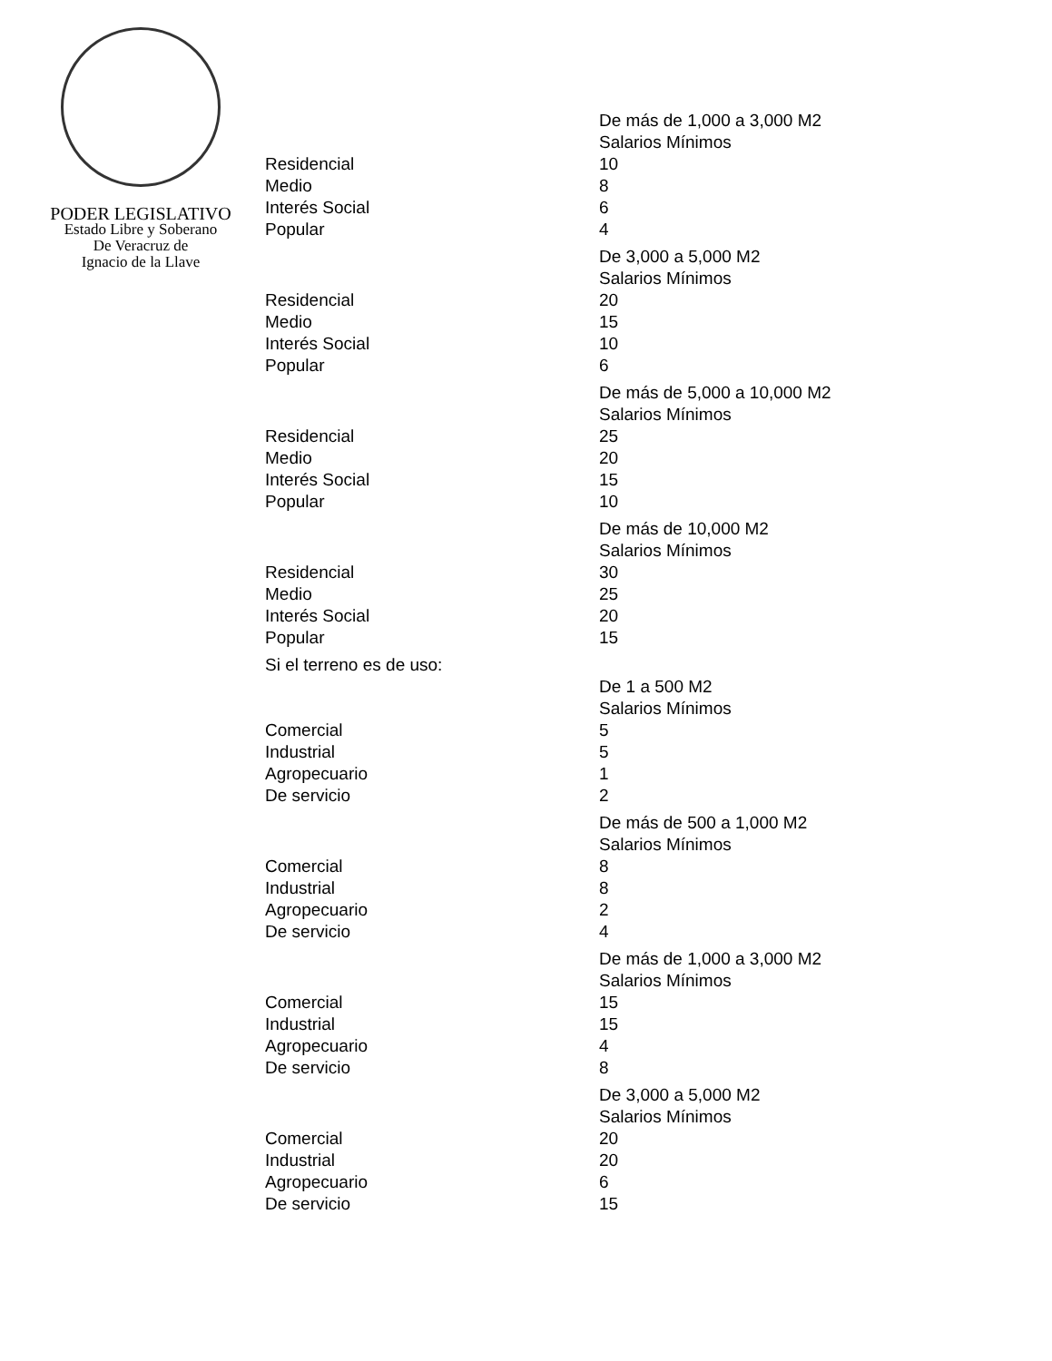PODER LEGISLATIVO
Estado Libre y Soberano
De Veracruz de
Ignacio de la Llave
| | De más de 1,000 a 3,000 M2 |
| | Salarios Mínimos |
| Residencial | 10 |
| Medio | 8 |
| Interés Social | 6 |
| Popular | 4 |
| | De 3,000 a 5,000 M2 |
| | Salarios Mínimos |
| Residencial | 20 |
| Medio | 15 |
| Interés Social | 10 |
| Popular | 6 |
| | De más de 5,000 a 10,000 M2 |
| | Salarios Mínimos |
| Residencial | 25 |
| Medio | 20 |
| Interés Social | 15 |
| Popular | 10 |
| | De más de 10,000 M2 |
| | Salarios Mínimos |
| Residencial | 30 |
| Medio | 25 |
| Interés Social | 20 |
| Popular | 15 |
| Si el terreno es de uso: | |
| | De 1 a 500 M2 |
| | Salarios Mínimos |
| Comercial | 5 |
| Industrial | 5 |
| Agropecuario | 1 |
| De servicio | 2 |
| | De más de 500 a 1,000 M2 |
| | Salarios Mínimos |
| Comercial | 8 |
| Industrial | 8 |
| Agropecuario | 2 |
| De servicio | 4 |
| | De más de 1,000 a 3,000 M2 |
| | Salarios Mínimos |
| Comercial | 15 |
| Industrial | 15 |
| Agropecuario | 4 |
| De servicio | 8 |
| | De 3,000 a 5,000 M2 |
| | Salarios Mínimos |
| Comercial | 20 |
| Industrial | 20 |
| Agropecuario | 6 |
| De servicio | 15 |